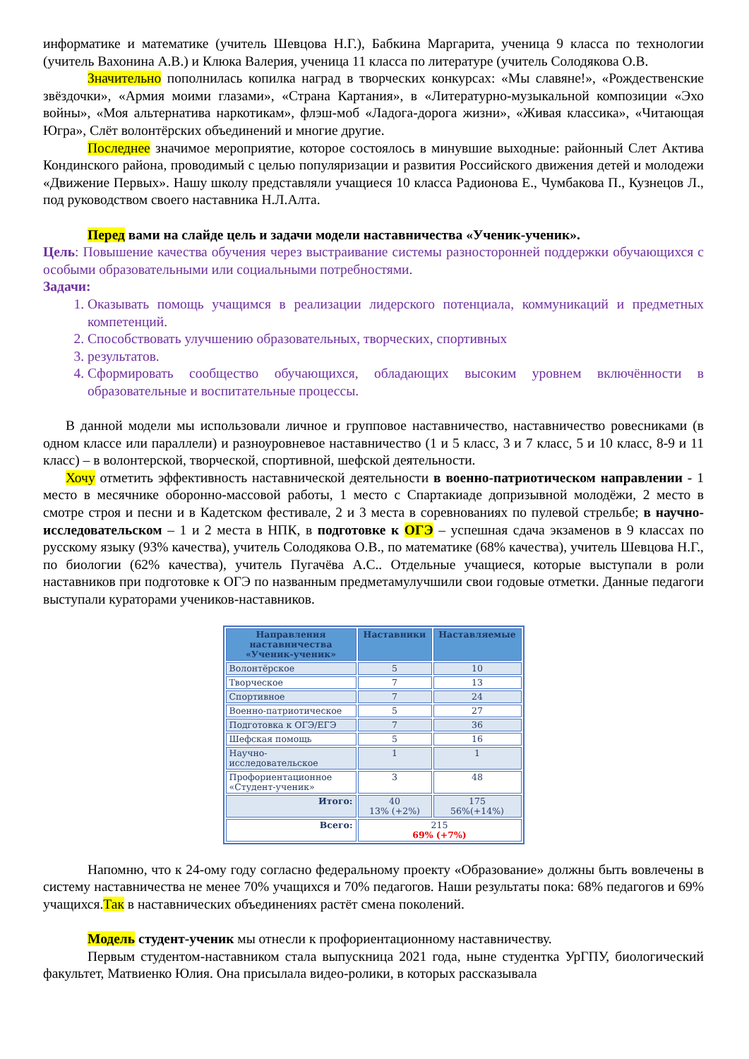информатике и математике (учитель Шевцова Н.Г.), Бабкина Маргарита, ученица 9 класса по технологии (учитель Вахонина А.В.) и Клюка Валерия, ученица 11 класса по литературе (учитель Солодякова О.В.
Значительно пополнилась копилка наград в творческих конкурсах: «Мы славяне!», «Рождественские звёздочки», «Армия моими глазами», «Страна Картания», в «Литературно-музыкальной композиции «Эхо войны», «Моя альтернатива наркотикам», флэш-моб «Ладога-дорога жизни», «Живая классика», «Читающая Югра», Слёт волонтёрских объединений и многие другие.
Последнее значимое мероприятие, которое состоялось в минувшие выходные: районный Слет Актива Кондинского района, проводимый с целью популяризации и развития Российского движения детей и молодежи «Движение Первых». Нашу школу представляли учащиеся 10 класса Радионова Е., Чумбакова П., Кузнецов Л., под руководством своего наставника Н.Л.Алта.
Перед вами на слайде цель и задачи модели наставничества «Ученик-ученик».
Цель: Повышение качества обучения через выстраивание системы разносторонней поддержки обучающихся с особыми образовательными или социальными потребностями.
Задачи:
1. Оказывать помощь учащимся в реализации лидерского потенциала, коммуникаций и предметных компетенций.
2. Способствовать улучшению образовательных, творческих, спортивных
3. результатов.
4. Сформировать сообщество обучающихся, обладающих высоким уровнем включённости в образовательные и воспитательные процессы.
В данной модели мы использовали личное и групповое наставничество, наставничество ровесниками (в одном классе или параллели) и разноуровневое наставничество (1 и 5 класс, 3 и 7 класс, 5 и 10 класс, 8-9 и 11 класс) – в волонтерской, творческой, спортивной, шефской деятельности.
Хочу отметить эффективность наставнической деятельности в военно-патриотическом направлении - 1 место в месячнике оборонно-массовой работы, 1 место с Спартакиаде допризывной молодёжи, 2 место в смотре строя и песни и в Кадетском фестивале, 2 и 3 места в соревнованиях по пулевой стрельбе; в научно-исследовательском – 1 и 2 места в НПК, в подготовке к ОГЭ – успешная сдача экзаменов в 9 классах по русскому языку (93% качества), учитель Солодякова О.В., по математике (68% качества), учитель Шевцова Н.Г., по биологии (62% качества), учитель Пугачёва А.С.. Отдельные учащиеся, которые выступали в роли наставников при подготовке к ОГЭ по названным предметамулучшили свои годовые отметки. Данные педагоги выступали кураторами учеников-наставников.
| Направления наставничества «Ученик-ученик» | Наставники | Наставляемые |
| --- | --- | --- |
| Волонтёрское | 5 | 10 |
| Творческое | 7 | 13 |
| Спортивное | 7 | 24 |
| Военно-патриотическое | 5 | 27 |
| Подготовка к ОГЭ/ЕГЭ | 7 | 36 |
| Шефская помощь | 5 | 16 |
| Научно-исследовательское | 1 | 1 |
| Профориентационное «Студент-ученик» | 3 | 48 |
| Итого: | 40 13% (+2%) | 175 56%(+14%) |
| Всего: | 215 69% (+7%) | |
Напомню, что к 24-ому году согласно федеральному проекту «Образование» должны быть вовлечены в систему наставничества не менее 70% учащихся и 70% педагогов. Наши результаты пока: 68% педагогов и 69% учащихся.Так в наставнических объединениях растёт смена поколений.
Модель студент-ученик мы отнесли к профориентационному наставничеству.
Первым студентом-наставником стала выпускница 2021 года, ныне студентка УрГПУ, биологический факультет, Матвиенко Юлия. Она присылала видео-ролики, в которых рассказывала